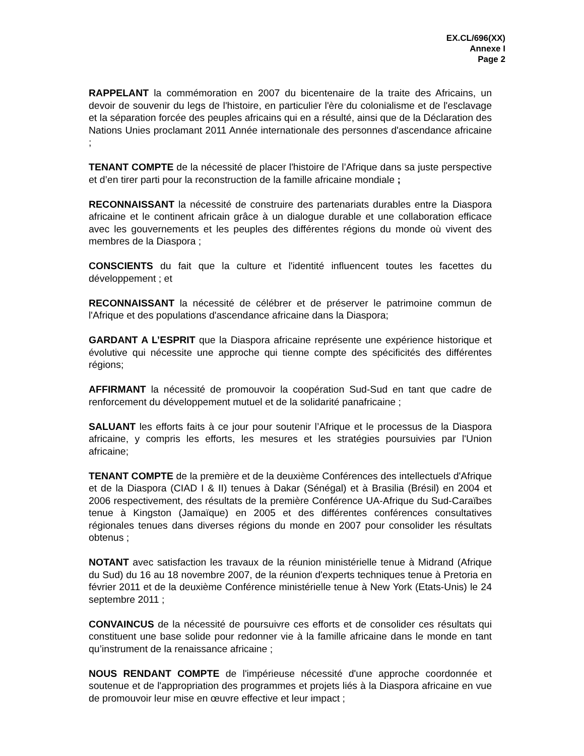EX.CL/696(XX)
Annexe I
Page 2
RAPPELANT la commémoration en 2007 du bicentenaire de la traite des Africains, un devoir de souvenir du legs de l'histoire, en particulier l'ère du colonialisme et de l'esclavage et la séparation forcée des peuples africains qui en a résulté, ainsi que de la Déclaration des Nations Unies proclamant 2011 Année internationale des personnes d'ascendance africaine ;
TENANT COMPTE de la nécessité de placer l'histoire de l’Afrique dans sa juste perspective et d’en tirer parti pour la reconstruction de la famille africaine mondiale ;
RECONNAISSANT la nécessité de construire des partenariats durables entre la Diaspora africaine et le continent africain grâce à un dialogue durable et une collaboration efficace avec les gouvernements et les peuples des différentes régions du monde où vivent des membres de la Diaspora ;
CONSCIENTS du fait que la culture et l'identité influencent toutes les facettes du développement ; et
RECONNAISSANT la nécessité de célébrer et de préserver le patrimoine commun de l'Afrique et des populations d'ascendance africaine dans la Diaspora;
GARDANT A L’ESPRIT que la Diaspora africaine représente une expérience historique et évolutive qui nécessite une approche qui tienne compte des spécificités des différentes régions;
AFFIRMANT la nécessité de promouvoir la coopération Sud-Sud en tant que cadre de renforcement du développement mutuel et de la solidarité panafricaine ;
SALUANT les efforts faits à ce jour pour soutenir l’Afrique et le processus de la Diaspora africaine, y compris les efforts, les mesures et les stratégies poursuivies par l'Union africaine;
TENANT COMPTE de la première et de la deuxième Conférences des intellectuels d'Afrique et de la Diaspora (CIAD I & II) tenues à Dakar (Sénégal) et à Brasilia (Brésil) en 2004 et 2006 respectivement, des résultats de la première Conférence UA-Afrique du Sud-Caraïbes tenue à Kingston (Jamaïque) en 2005 et des différentes conférences consultatives régionales tenues dans diverses régions du monde en 2007 pour consolider les résultats obtenus ;
NOTANT avec satisfaction les travaux de la réunion ministérielle tenue à Midrand (Afrique du Sud) du 16 au 18 novembre 2007, de la réunion d'experts techniques tenue à Pretoria en février 2011 et de la deuxième Conférence ministérielle tenue à New York (Etats-Unis) le 24 septembre 2011 ;
CONVAINCUS de la nécessité de poursuivre ces efforts et de consolider ces résultats qui constituent une base solide pour redonner vie à la famille africaine dans le monde en tant qu’instrument de la renaissance africaine ;
NOUS RENDANT COMPTE de l'impérieuse nécessité d'une approche coordonnée et soutenue et de l'appropriation des programmes et projets liés à la Diaspora africaine en vue de promouvoir leur mise en œuvre effective et leur impact ;